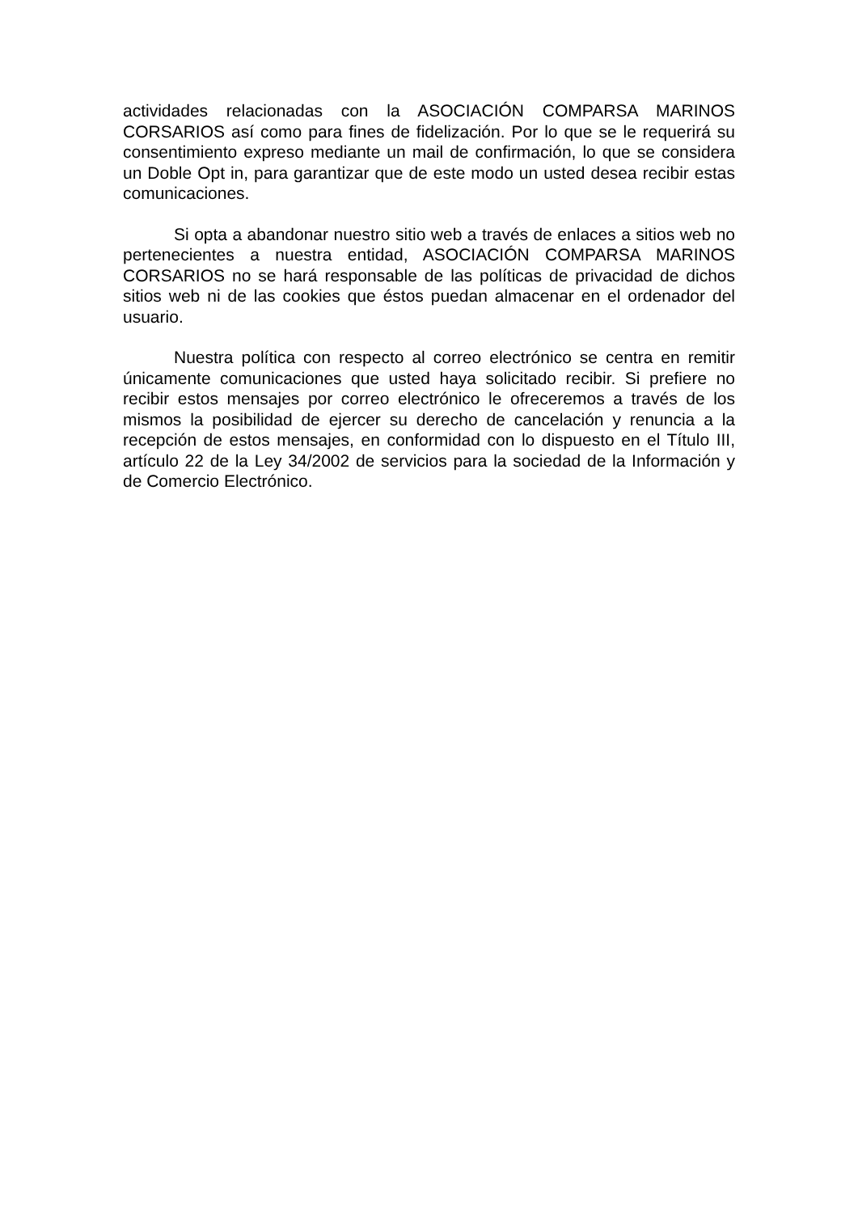actividades relacionadas con la ASOCIACIÓN COMPARSA MARINOS CORSARIOS así como para fines de fidelización. Por lo que se le requerirá su consentimiento expreso mediante un mail de confirmación, lo que se considera un Doble Opt in, para garantizar que de este modo un usted desea recibir estas comunicaciones.
Si opta a abandonar nuestro sitio web a través de enlaces a sitios web no pertenecientes a nuestra entidad, ASOCIACIÓN COMPARSA MARINOS CORSARIOS no se hará responsable de las políticas de privacidad de dichos sitios web ni de las cookies que éstos puedan almacenar en el ordenador del usuario.
Nuestra política con respecto al correo electrónico se centra en remitir únicamente comunicaciones que usted haya solicitado recibir. Si prefiere no recibir estos mensajes por correo electrónico le ofreceremos a través de los mismos la posibilidad de ejercer su derecho de cancelación y renuncia a la recepción de estos mensajes, en conformidad con lo dispuesto en el Título III, artículo 22 de la Ley 34/2002 de servicios para la sociedad de la Información y de Comercio Electrónico.